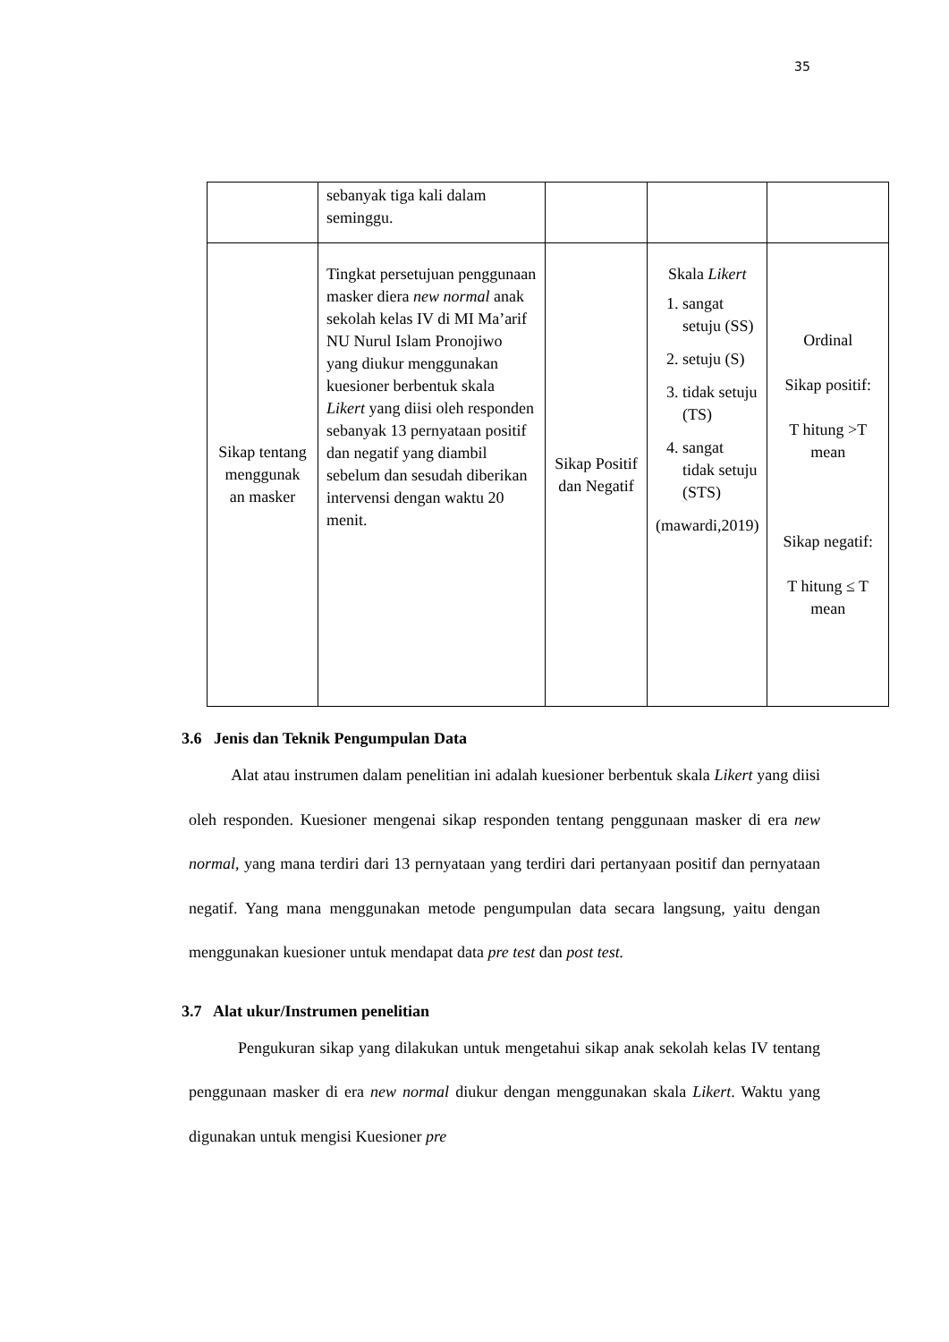35
| | sebanyak tiga kali dalam seminggu. | | | |
| Sikap tentang menggunak an masker | Tingkat persetujuan penggunaan masker diera new normal anak sekolah kelas IV di MI Ma’arif NU Nurul Islam Pronojiwo yang diukur menggunakan kuesioner berbentuk skala Likert yang diisi oleh responden sebanyak 13 pernyataan positif dan negatif yang diambil sebelum dan sesudah diberikan intervensi dengan waktu 20 menit. | Sikap Positif dan Negatif | Skala Likert 1. sangat setuju (SS) 2. setuju (S) 3. tidak setuju (TS) 4. sangat tidak setuju (STS) (mawardi,2019) | Ordinal Sikap positif: T hitung >T mean Sikap negatif: T hitung ≤ T mean |
3.6 Jenis dan Teknik Pengumpulan Data
Alat atau instrumen dalam penelitian ini adalah kuesioner berbentuk skala Likert yang diisi oleh responden. Kuesioner mengenai sikap responden tentang penggunaan masker di era new normal, yang mana terdiri dari 13 pernyataan yang terdiri dari pertanyaan positif dan pernyataan negatif. Yang mana menggunakan metode pengumpulan data secara langsung, yaitu dengan menggunakan kuesioner untuk mendapat data pre test dan post test.
3.7 Alat ukur/Instrumen penelitian
Pengukuran sikap yang dilakukan untuk mengetahui sikap anak sekolah kelas IV tentang penggunaan masker di era new normal diukur dengan menggunakan skala Likert. Waktu yang digunakan untuk mengisi Kuesioner pre